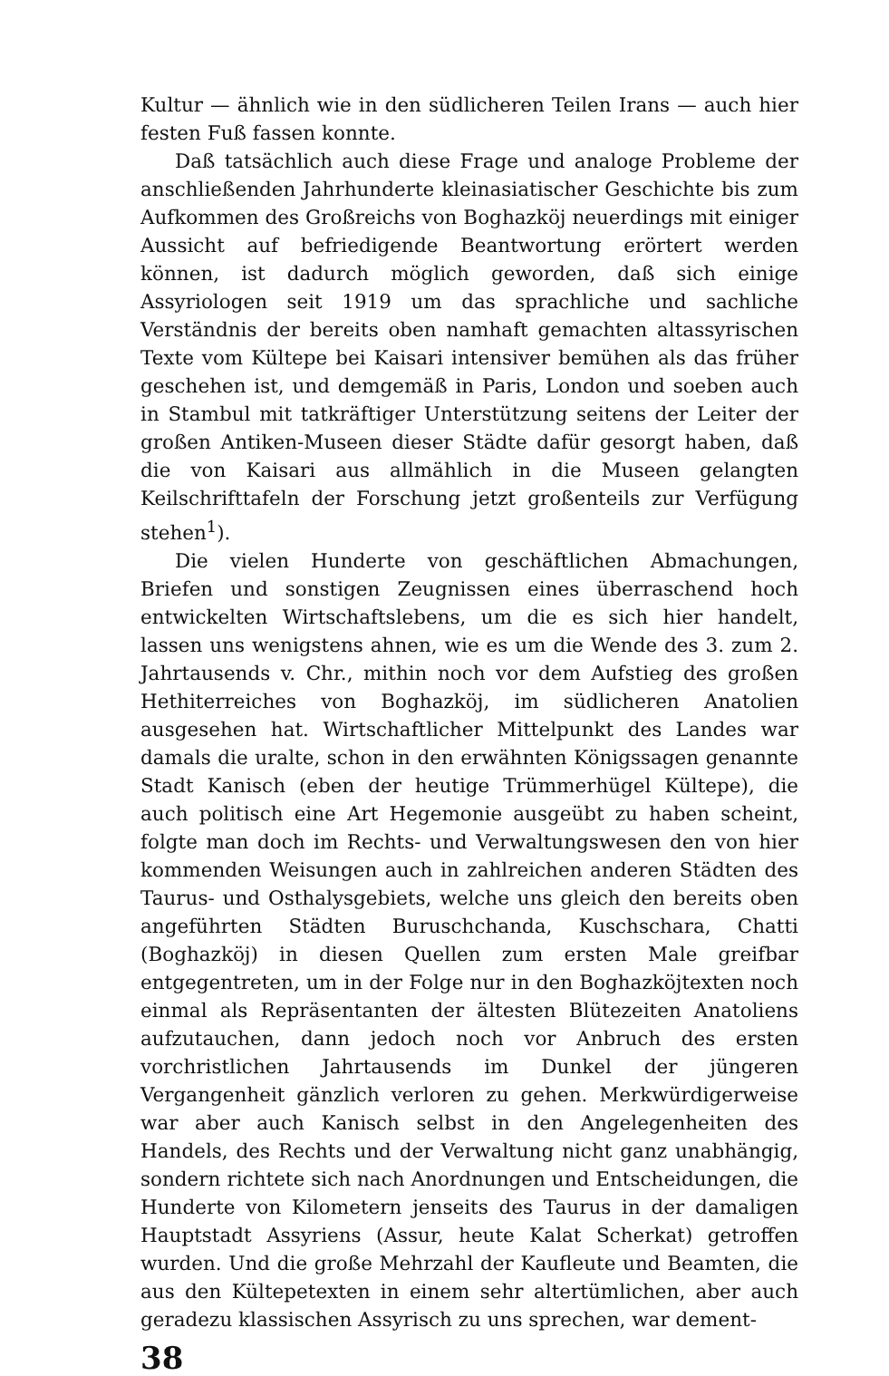Kultur — ähnlich wie in den südlicheren Teilen Irans — auch hier festen Fuß fassen konnte.
Daß tatsächlich auch diese Frage und analoge Probleme der anschließenden Jahrhunderte kleinasiatischer Geschichte bis zum Aufkommen des Großreichs von Boghazköj neuerdings mit einiger Aussicht auf befriedigende Beantwortung erörtert werden können, ist dadurch möglich geworden, daß sich einige Assyriologen seit 1919 um das sprachliche und sachliche Verständnis der bereits oben namhaft gemachten altassyrischen Texte vom Kültepe bei Kaisari intensiver bemühen als das früher geschehen ist, und demgemäß in Paris, London und soeben auch in Stambul mit tatkräftiger Unterstützung seitens der Leiter der großen Antiken-Museen dieser Städte dafür gesorgt haben, daß die von Kaisari aus allmählich in die Museen gelangten Keilschrifttafeln der Forschung jetzt großenteils zur Verfügung stehen<sup>1</sup>).
Die vielen Hunderte von geschäftlichen Abmachungen, Briefen und sonstigen Zeugnissen eines überraschend hoch entwickelten Wirtschaftslebens, um die es sich hier handelt, lassen uns wenigstens ahnen, wie es um die Wende des 3. zum 2. Jahrtausends v. Chr., mithin noch vor dem Aufstieg des großen Hethiterreiches von Boghazköj, im südlicheren Anatolien ausgesehen hat. Wirtschaftlicher Mittelpunkt des Landes war damals die uralte, schon in den erwähnten Königssagen genannte Stadt Kanisch (eben der heutige Trümmerhügel Kültepe), die auch politisch eine Art Hegemonie ausgeübt zu haben scheint, folgte man doch im Rechts- und Verwaltungswesen den von hier kommenden Weisungen auch in zahlreichen anderen Städten des Taurus- und Osthalysgebiets, welche uns gleich den bereits oben angeführten Städten Buruschchanda, Kuschschara, Chatti (Boghazköj) in diesen Quellen zum ersten Male greifbar entgegentreten, um in der Folge nur in den Boghazköjtexten noch einmal als Repräsentanten der ältesten Blütezeiten Anatoliens aufzutauchen, dann jedoch noch vor Anbruch des ersten vorchristlichen Jahrtausends im Dunkel der jüngeren Vergangenheit gänzlich verloren zu gehen. Merkwürdigerweise war aber auch Kanisch selbst in den Angelegenheiten des Handels, des Rechts und der Verwaltung nicht ganz unabhängig, sondern richtete sich nach Anordnungen und Entscheidungen, die Hunderte von Kilometern jenseits des Taurus in der damaligen Hauptstadt Assyriens (Assur, heute Kalat Scherkat) getroffen wurden. Und die große Mehrzahl der Kaufleute und Beamten, die aus den Kültepetexten in einem sehr altertümlichen, aber auch geradezu klassischen Assyrisch zu uns sprechen, war dement-
38